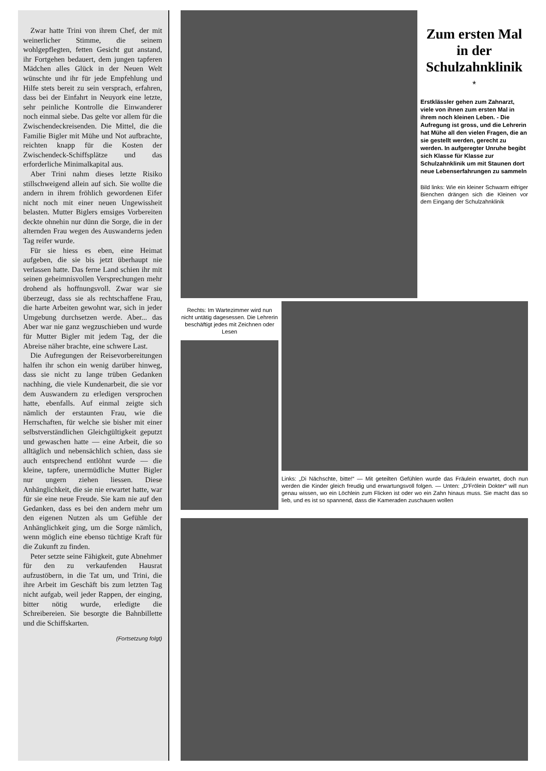Zwar hatte Trini von ihrem Chef, der mit weinerlicher Stimme, die seinem wohlgepflegten, fetten Gesicht gut anstand, ihr Fortgehen bedauert, dem jungen tapferen Mädchen alles Glück in der Neuen Welt wünschte und ihr für jede Empfehlung und Hilfe stets bereit zu sein versprach, erfahren, dass bei der Einfahrt in Neuyork eine letzte, sehr peinliche Kontrolle die Einwanderer noch einmal siebe. Das gelte vor allem für die Zwischendeckreisenden. Die Mittel, die die Familie Bigler mit Mühe und Not aufbrachte, reichten knapp für die Kosten der Zwischendeck-Schiffsplätze und das erforderliche Minimalkapital aus.
Aber Trini nahm dieses letzte Risiko stillschweigend allein auf sich. Sie wollte die andern in ihrem fröhlich gewordenen Eifer nicht noch mit einer neuen Ungewissheit belasten. Mutter Biglers emsiges Vorbereiten deckte ohnehin nur dünn die Sorge, die in der alternden Frau wegen des Auswanderns jeden Tag reifer wurde.
Für sie hiess es eben, eine Heimat aufgeben, die sie bis jetzt überhaupt nie verlassen hatte. Das ferne Land schien ihr mit seinen geheimnisvollen Versprechungen mehr drohend als hoffnungsvoll. Zwar war sie überzeugt, dass sie als rechtschaffene Frau, die harte Arbeiten gewohnt war, sich in jeder Umgebung durchsetzen werde. Aber... das Aber war nie ganz wegzuschieben und wurde für Mutter Bigler mit jedem Tag, der die Abreise näher brachte, eine schwere Last.
Die Aufregungen der Reisevorbereitungen halfen ihr schon ein wenig darüber hinweg, dass sie nicht zu lange trüben Gedanken nachhing, die viele Kundenarbeit, die sie vor dem Auswandern zu erledigen versprochen hatte, ebenfalls. Auf einmal zeigte sich nämlich der erstaunten Frau, wie die Herrschaften, für welche sie bisher mit einer selbstverständlichen Gleichgültigkeit geputzt und gewaschen hatte — eine Arbeit, die so alltäglich und nebensächlich schien, dass sie auch entsprechend entlöhnt wurde — die kleine, tapfere, unermüdliche Mutter Bigler nur ungern ziehen liessen. Diese Anhänglichkeit, die sie nie erwartet hatte, war für sie eine neue Freude. Sie kam nie auf den Gedanken, dass es bei den andern mehr um den eigenen Nutzen als um Gefühle der Anhänglichkeit ging, um die Sorge nämlich, wenn möglich eine ebenso tüchtige Kraft für die Zukunft zu finden.
Peter setzte seine Fähigkeit, gute Abnehmer für den zu verkaufenden Hausrat aufzustöbern, in die Tat um, und Trini, die ihre Arbeit im Geschäft bis zum letzten Tag nicht aufgab, weil jeder Rappen, der einging, bitter nötig wurde, erledigte die Schreibereien. Sie besorgte die Bahnbillette und die Schiffskarten.
(Fortsetzung folgt)
Zum ersten Mal in der Schulzahnklinik
*
Erstklässler gehen zum Zahnarzt, viele von ihnen zum ersten Mal in ihrem noch kleinen Leben. - Die Aufregung ist gross, und die Lehrerin hat Mühe all den vielen Fragen, die an sie gestellt werden, gerecht zu werden. In aufgeregter Unruhe begibt sich Klasse für Klasse zur Schulzahnklinik um mit Staunen dort neue Lebenserfahrungen zu sammeln
Bild links: Wie ein kleiner Schwarm eifriger Bienchen drängen sich die Kleinen vor dem Eingang der Schulzahnklinik
Rechts: Im Wartezimmer wird nun nicht untätig dagesessen. Die Lehrerin beschäftigt jedes mit Zeichnen oder Lesen
Links: „Di Nächschte, bitte!“ — Mit geteilten Gefühlen wurde das Fräulein erwartet, doch nun werden die Kinder gleich freudig und erwartungsvoll folgen. — Unten: „D'Frölein Dokter“ will nun genau wissen, wo ein Löchlein zum Flicken ist oder wo ein Zahn hinaus muss. Sie macht das so lieb, und es ist so spannend, dass die Kameraden zuschauen wollen